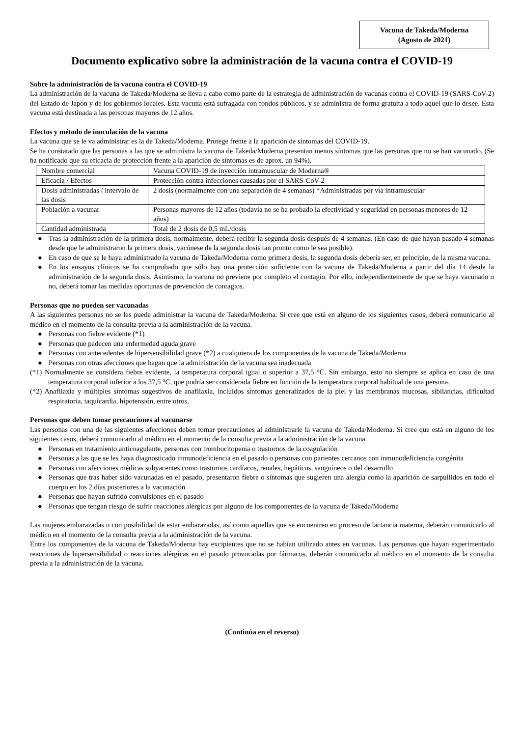Vacuna de Takeda/Moderna
(Agosto de 2021)
Documento explicativo sobre la administración de la vacuna contra el COVID-19
Sobre la administración de la vacuna contra el COVID-19
La administración de la vacuna de Takeda/Moderna se lleva a cabo como parte de la estrategia de administración de vacunas contra el COVID-19 (SARS-CoV-2) del Estado de Japón y de los gobiernos locales. Esta vacuna está sufragada con fondos públicos, y se administra de forma gratuita a todo aquel que lo desee. Esta vacuna está destinada a las personas mayores de 12 años.
Efectos y método de inoculación de la vacuna
La vacuna que se le va administrar es la de Takeda/Moderna. Protege frente a la aparición de síntomas del COVID-19.
Se ha constatado que las personas a las que se administra la vacuna de Takeda/Moderna presentan menos síntomas que las personas que no se han vacunado. (Se ha notificado que su eficacia de protección frente a la aparición de síntomas es de aprox. un 94%).
| Nombre comercial | Vacuna COVID-19 de inyección intramuscular de Moderna® |
| Eficacia / Efectos | Protección contra infecciones causadas por el SARS-CoV-2 |
| Dosis administradas / intervalo de las dosis | 2 dosis (normalmente con una separación de 4 semanas) *Administradas por vía intramuscular |
| Población a vacunar | Personas mayores de 12 años (todavía no se ha probado la efectividad y seguridad en personas menores de 12 años) |
| Cantidad administrada | Total de 2 dosis de 0,5 mL/dosis |
● Tras la administración de la primera dosis, normalmente, deberá recibir la segunda dosis después de 4 semanas. (En caso de que hayan pasado 4 semanas desde que le administraron la primera dosis, vacúnese de la segunda dosis tan pronto como le sea posible).
● En caso de que se le haya administrado la vacuna de Takeda/Moderna como primera dosis, la segunda dosis debería ser, en principio, de la misma vacuna.
● En los ensayos clínicos se ha comprobado que sólo hay una protección suficiente con la vacuna de Takeda/Moderna a partir del día 14 desde la administración de la segunda dosis. Asimismo, la vacuna no previene por completo el contagio. Por ello, independientemente de que se haya vacunado o no, deberá tomar las medidas oportunas de prevención de contagios.
Personas que no pueden ser vacunadas
A las siguientes personas no se les puede administrar la vacuna de Takeda/Moderna. Si cree que está en alguno de los siguientes casos, deberá comunicarlo al médico en el momento de la consulta previa a la administración de la vacuna.
● Personas con fiebre evidente (*1)
● Personas que padecen una enfermedad aguda grave
● Personas con antecedentes de hipersensibilidad grave (*2) a cualquiera de los componentes de la vacuna de Takeda/Moderna
● Personas con otras afecciones que hagan que la administración de la vacuna sea inadecuada
(*1) Normalmente se considera fiebre evidente, la temperatura corporal igual o superior a 37,5 °C. Sin embargo, esto no siempre se aplica en caso de una temperatura corporal inferior a los 37,5 °C, que podría ser considerada fiebre en función de la temperatura corporal habitual de una persona.
(*2) Anafilaxia y múltiples síntomas sugestivos de anafilaxia, incluidos síntomas generalizados de la piel y las membranas mucosas, sibilancias, dificultad respiratoria, taquicardia, hipotensión, entre otros.
Personas que deben tomar precauciones al vacunarse
Las personas con una de las siguientes afecciones deben tomar precauciones al administrarle la vacuna de Takeda/Moderna. Si cree que está en alguno de los siguientes casos, deberá comunicarlo al médico en el momento de la consulta previa a la administración de la vacuna.
● Personas en tratamiento anticoagulante, personas con trombocitopenia o trastornos de la coagulación
● Personas a las que se les haya diagnosticado inmunodeficiencia en el pasado o personas con parientes cercanos con inmunodeficiencia congénita
● Personas con afecciones médicas subyacentes como trastornos cardíacos, renales, hepáticos, sanguíneos o del desarrollo
● Personas que tras haber sido vacunadas en el pasado, presentaron fiebre o síntomas que sugieren una alergia como la aparición de sarpullidos en todo el cuerpo en los 2 días posteriores a la vacunación
● Personas que hayan sufrido convulsiones en el pasado
● Personas que tengan riesgo de sufrir reacciones alérgicas por alguno de los componentes de la vacuna de Takeda/Moderna
Las mujeres embarazadas o con posibilidad de estar embarazadas, así como aquellas que se encuentren en proceso de lactancia materna, deberán comunicarlo al médico en el momento de la consulta previa a la administración de la vacuna.
Entre los componentes de la vacuna de Takeda/Moderna hay excipientes que no se habían utilizado antes en vacunas. Las personas que hayan experimentado reacciones de hipersensibilidad o reacciones alérgicas en el pasado provocadas por fármacos, deberán comunicarlo al médico en el momento de la consulta previa a la administración de la vacuna.
(Continúa en el reverso)